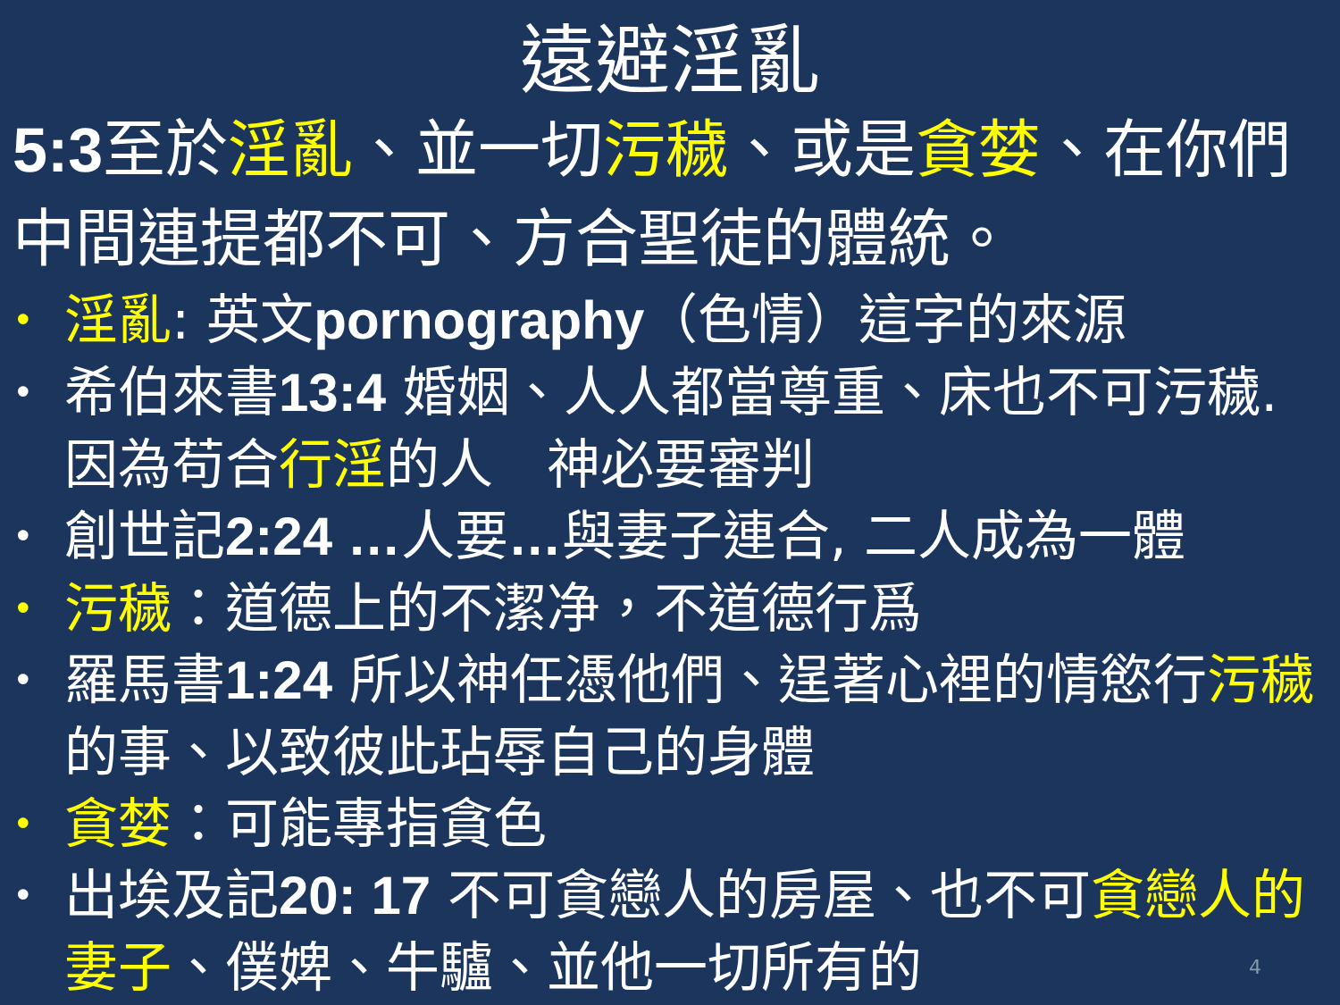遠避淫亂
5:3至於淫亂、並一切污穢、或是貪婪、在你們中間連提都不可、方合聖徒的體統。
• 淫亂: 英文pornography（色情）這字的來源
• 希伯來書13:4 婚姻、人人都當尊重、床也不可污穢. 因為苟合行淫的人　神必要審判
• 創世記2:24 …人要…與妻子連合, 二人成為一體
• 污穢：道德上的不潔净，不道德行爲
• 羅馬書1:24 所以神任憑他們、逞著心裡的情慾行污穢的事、以致彼此玷辱自己的身體
• 貪婪：可能專指貪色
• 出埃及記20: 17 不可貪戀人的房屋、也不可貪戀人的妻子、僕婢、牛驢、並他一切所有的
4